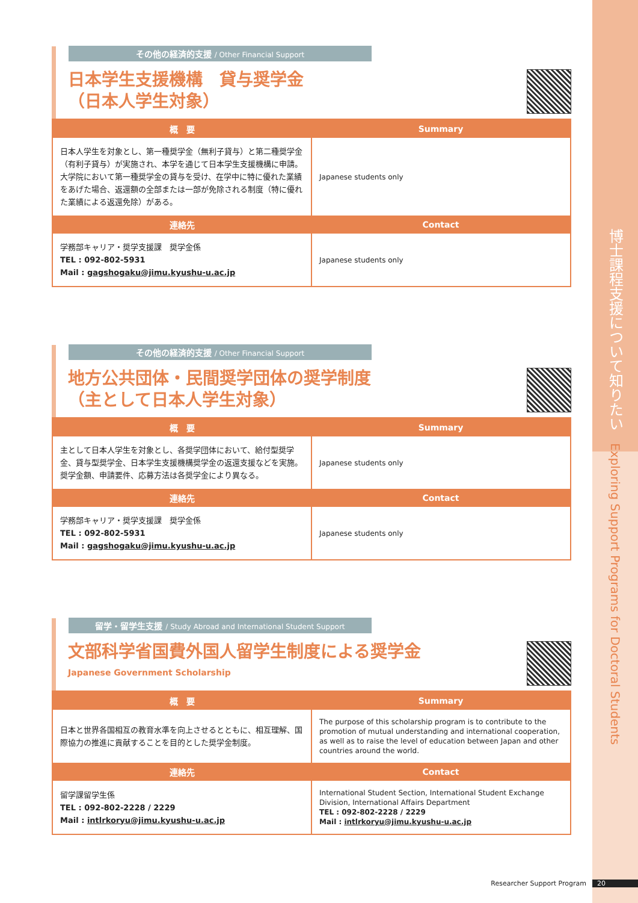博士課程支援について知りたい Exploring Support Programs for Doctoral Students
その他の経済的支援 / Other Financial Support
日本学生支援機構　貸与奨学金
（日本人学生対象）
| 概 要 | Summary |
| --- | --- |
| 日本人学生を対象とし、第一種奨学金（無利子貸与）と第二種奨学金（有利子貸与）が実施され、本学を通じて日本学生支援機構に申請。大学院において第一種奨学金の貸与を受け、在学中に特に優れた業績をあげた場合、返還額の全部または一部が免除される制度（特に優れた業績による返還免除）がある。 | Japanese students only |
| 連絡先 | Contact |
| 学務部キャリア・奨学支援課 奨学金係 TEL : 092-802-5931 Mail : gagshogaku@jimu.kyushu-u.ac.jp | Japanese students only |
その他の経済的支援 / Other Financial Support
地方公共団体・民間奨学団体の奨学制度
（主として日本人学生対象）
| 概 要 | Summary |
| --- | --- |
| 主として日本人学生を対象とし、各奨学団体において、給付型奨学金、貸与型奨学金、日本学生支援機構奨学金の返還支援などを実施。奨学金額、申請要件、応募方法は各奨学金により異なる。 | Japanese students only |
| 連絡先 | Contact |
| 学務部キャリア・奨学支援課 奨学金係 TEL : 092-802-5931 Mail : gagshogaku@jimu.kyushu-u.ac.jp | Japanese students only |
留学・留学生支援 / Study Abroad and International Student Support
文部科学省国費外国人留学生制度による奨学金
Japanese Government Scholarship
| 概 要 | Summary |
| --- | --- |
| 日本と世界各国相互の教育水準を向上させるとともに、相互理解、国際協力の推進に貢献することを目的とした奨学金制度。 | The purpose of this scholarship program is to contribute to the promotion of mutual understanding and international cooperation, as well as to raise the level of education between Japan and other countries around the world. |
| 連絡先 | Contact |
| 留学課留学生係 TEL : 092-802-2228 / 2229 Mail : intlrkoryu@jimu.kyushu-u.ac.jp | International Student Section, International Student Exchange Division, International Affairs Department TEL : 092-802-2228 / 2229 Mail : intlrkoryu@jimu.kyushu-u.ac.jp |
Researcher Support Program 20